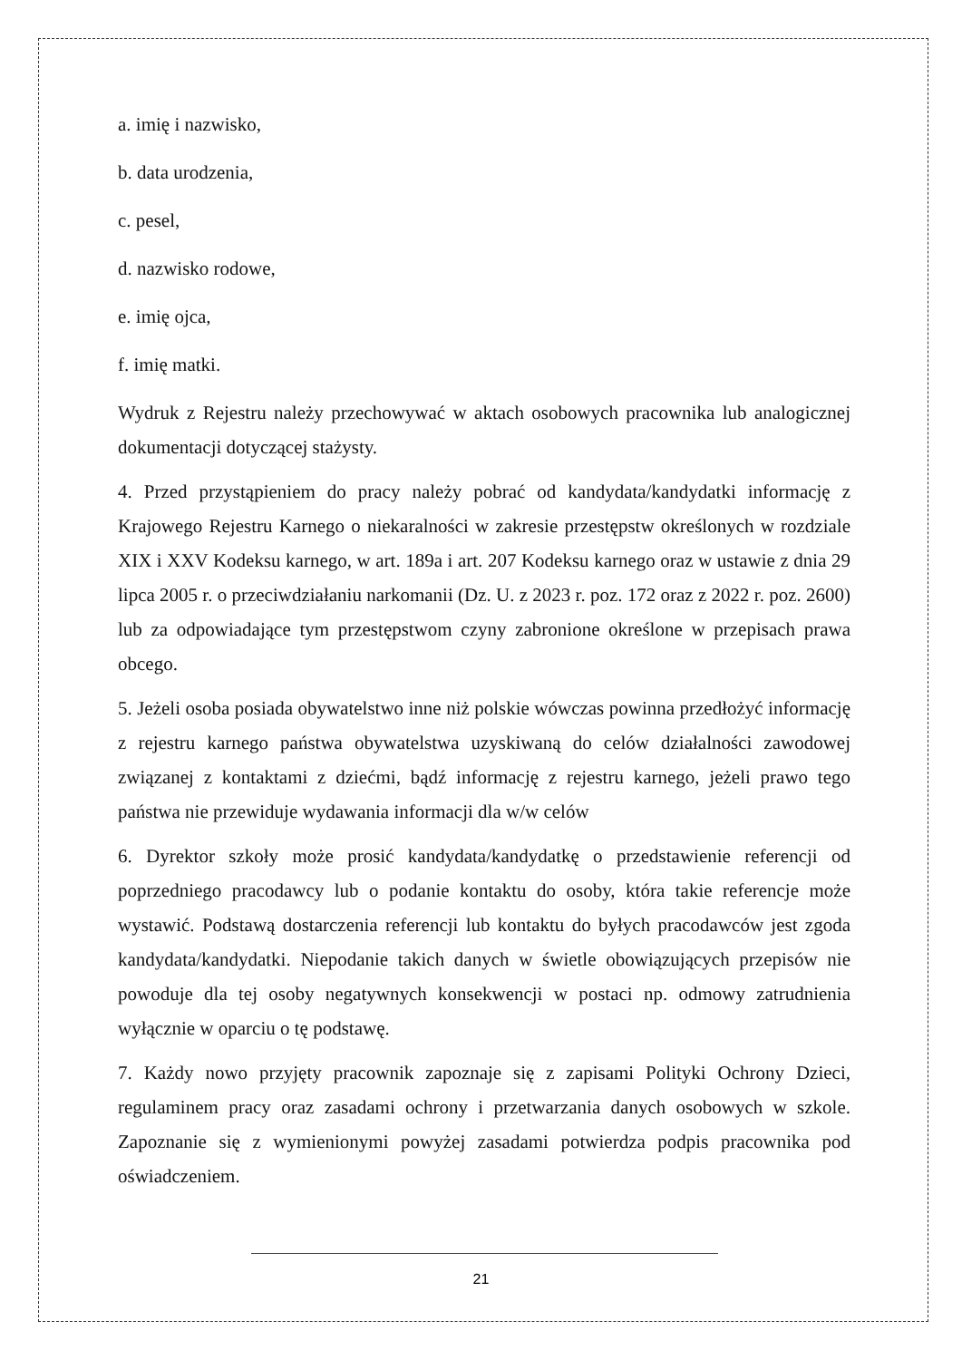a. imię i nazwisko,
b. data urodzenia,
c. pesel,
d. nazwisko rodowe,
e. imię ojca,
f. imię matki.
Wydruk z Rejestru należy przechowywać w aktach osobowych pracownika lub analogicznej dokumentacji dotyczącej stażysty.
4. Przed przystąpieniem do pracy należy pobrać od kandydata/kandydatki informację z Krajowego Rejestru Karnego o niekaralności w zakresie przestępstw określonych w rozdziale XIX i XXV Kodeksu karnego, w art. 189a i art. 207 Kodeksu karnego oraz w ustawie z dnia 29 lipca 2005 r. o przeciwdziałaniu narkomanii (Dz. U. z 2023 r. poz. 172 oraz z 2022 r. poz. 2600) lub za odpowiadające tym przestępstwom czyny zabronione określone w przepisach prawa obcego.
5. Jeżeli osoba posiada obywatelstwo inne niż polskie wówczas powinna przedłożyć informację z rejestru karnego państwa obywatelstwa uzyskiwaną do celów działalności zawodowej związanej z kontaktami z dziećmi, bądź informację z rejestru karnego, jeżeli prawo tego państwa nie przewiduje wydawania informacji dla w/w celów
6. Dyrektor szkoły może prosić kandydata/kandydatkę o przedstawienie referencji od poprzedniego pracodawcy lub o podanie kontaktu do osoby, która takie referencje może wystawić. Podstawą dostarczenia referencji lub kontaktu do byłych pracodawców jest zgoda kandydata/kandydatki. Niepodanie takich danych w świetle obowiązujących przepisów nie powoduje dla tej osoby negatywnych konsekwencji w postaci np. odmowy zatrudnienia wyłącznie w oparciu o tę podstawę.
7. Każdy nowo przyjęty pracownik zapoznaje się z zapisami Polityki Ochrony Dzieci, regulaminem pracy oraz zasadami ochrony i przetwarzania danych osobowych w szkole. Zapoznanie się z wymienionymi powyżej zasadami potwierdza podpis pracownika pod oświadczeniem.
21